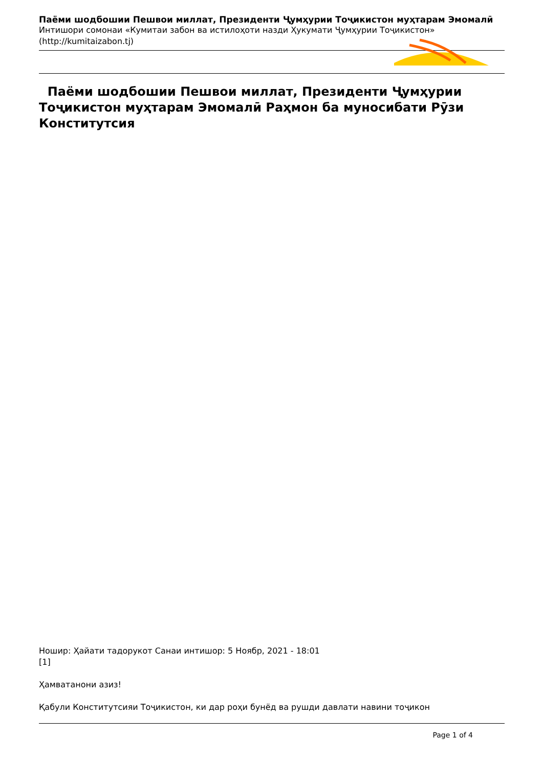Паёми шодбошии Пешвои миллат, Президенти Ҷумҳурии Тоҷикистон муҳтарам Эмомалӣ
Интишори сомонаи «Кумитаи забон ва истилоҳоти назди Ҳукумати Ҷумҳурии Тоҷикистон» (http://kumitaizabon.tj)
Паёми шодбошии Пешвои миллат, Президенти Ҷумҳурии Тоҷикистон муҳтарам Эмомалӣ Раҳмон ба муносибати Рӯзи Конститутсия
Нoшир: Ҳайати тадорукот Санаи интишор: 5 Ноябр, 2021 - 18:01
[1]
Ҳамватанони азиз!
Қабули Конститутсияи Тоҷикистон, ки дар роҳи бунёд ва рушди давлати навини тоҷикон
Page 1 of 4